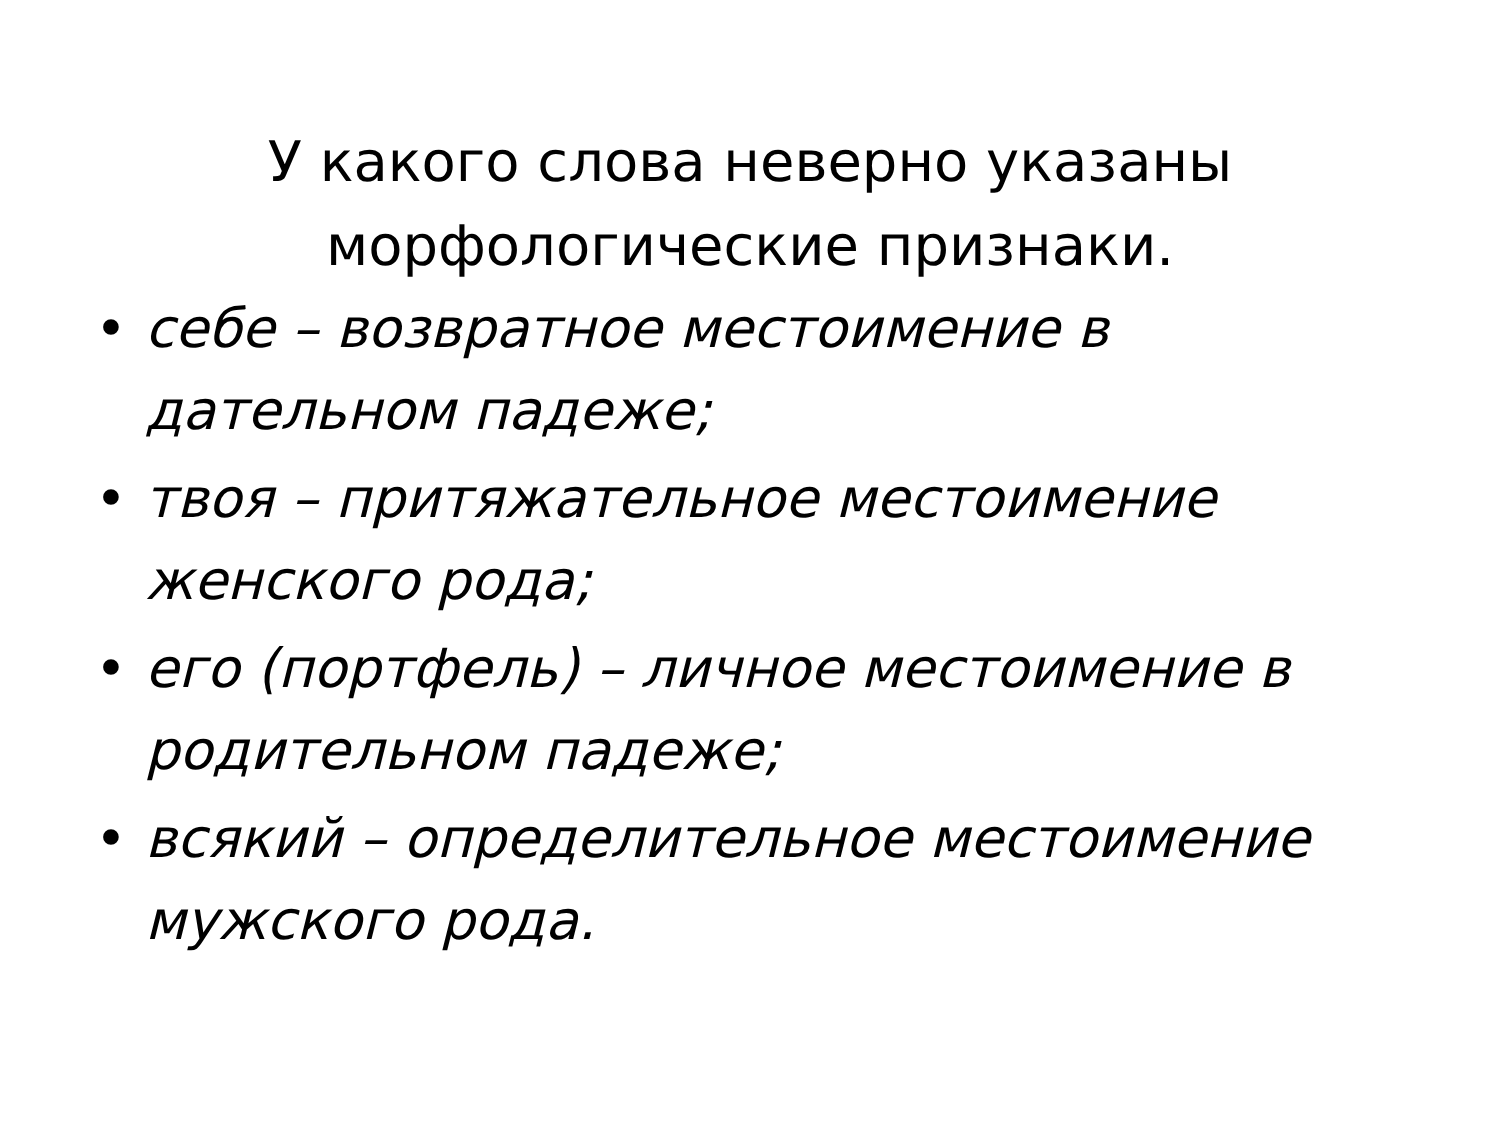У какого слова неверно указаны морфологические признаки.
• себе – возвратное местоимение в дательном падеже;
• твоя – притяжательное местоимение женского рода;
• его (портфель) – личное местоимение в родительном падеже;
• всякий – определительное местоимение мужского рода.